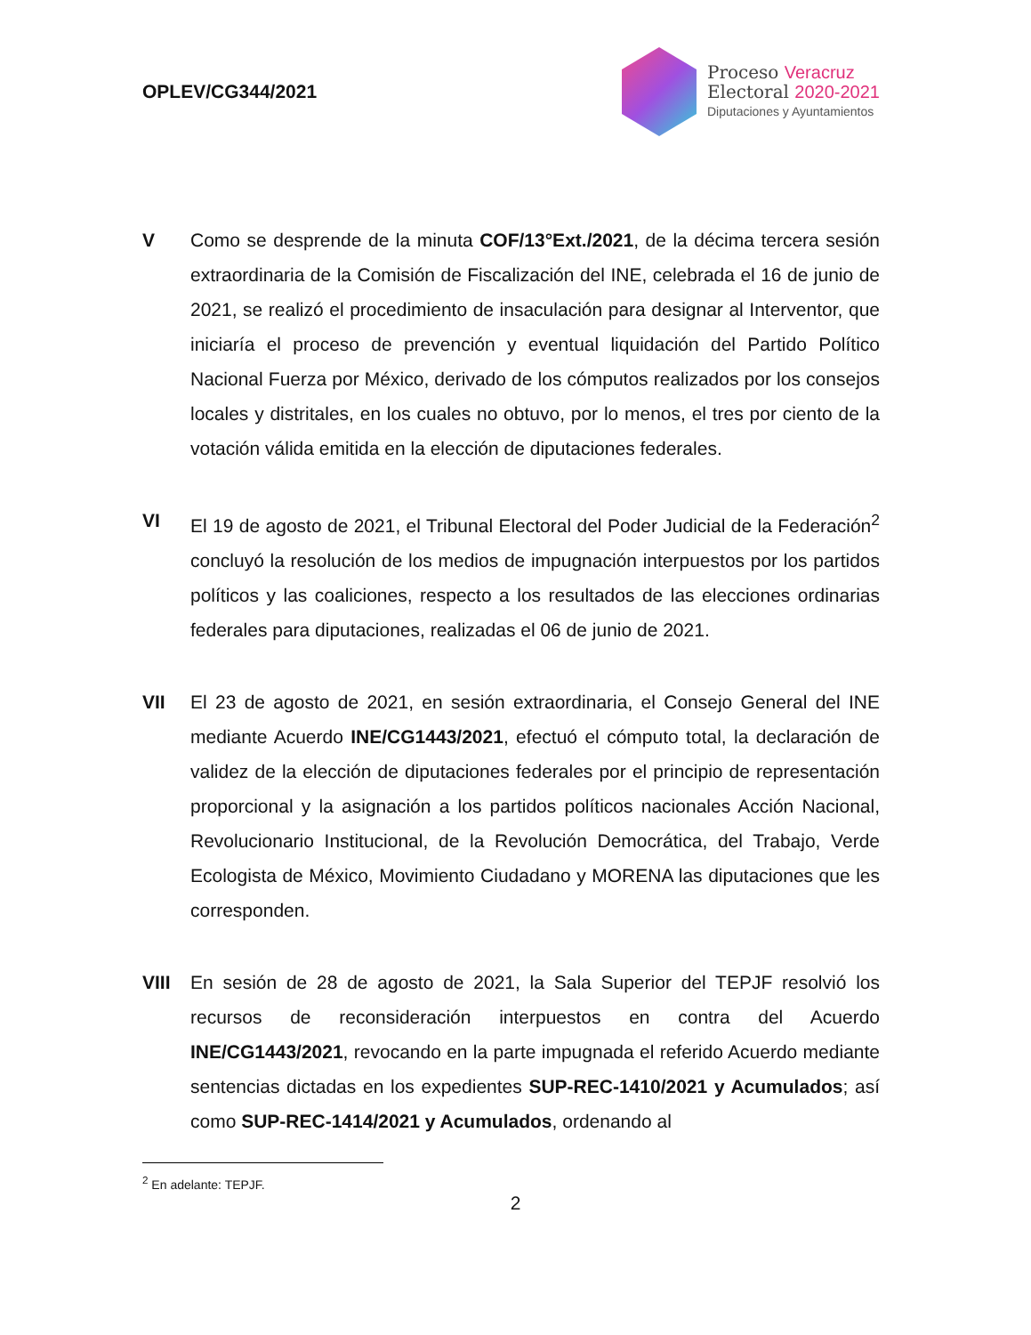OPLEV/CG344/2021
Proceso Veracruz
Electoral 2020-2021
Diputaciones y Ayuntamientos
V Como se desprende de la minuta COF/13°Ext./2021, de la décima tercera sesión extraordinaria de la Comisión de Fiscalización del INE, celebrada el 16 de junio de 2021, se realizó el procedimiento de insaculación para designar al Interventor, que iniciaría el proceso de prevención y eventual liquidación del Partido Político Nacional Fuerza por México, derivado de los cómputos realizados por los consejos locales y distritales, en los cuales no obtuvo, por lo menos, el tres por ciento de la votación válida emitida en la elección de diputaciones federales.
VI El 19 de agosto de 2021, el Tribunal Electoral del Poder Judicial de la Federación<sup>2</sup> concluyó la resolución de los medios de impugnación interpuestos por los partidos políticos y las coaliciones, respecto a los resultados de las elecciones ordinarias federales para diputaciones, realizadas el 06 de junio de 2021.
VII El 23 de agosto de 2021, en sesión extraordinaria, el Consejo General del INE mediante Acuerdo INE/CG1443/2021, efectuó el cómputo total, la declaración de validez de la elección de diputaciones federales por el principio de representación proporcional y la asignación a los partidos políticos nacionales Acción Nacional, Revolucionario Institucional, de la Revolución Democrática, del Trabajo, Verde Ecologista de México, Movimiento Ciudadano y MORENA las diputaciones que les corresponden.
VIII En sesión de 28 de agosto de 2021, la Sala Superior del TEPJF resolvió los recursos de reconsideración interpuestos en contra del Acuerdo INE/CG1443/2021, revocando en la parte impugnada el referido Acuerdo mediante sentencias dictadas en los expedientes SUP-REC-1410/2021 y Acumulados; así como SUP-REC-1414/2021 y Acumulados, ordenando al
<sup>2</sup> En adelante: TEPJF.
2